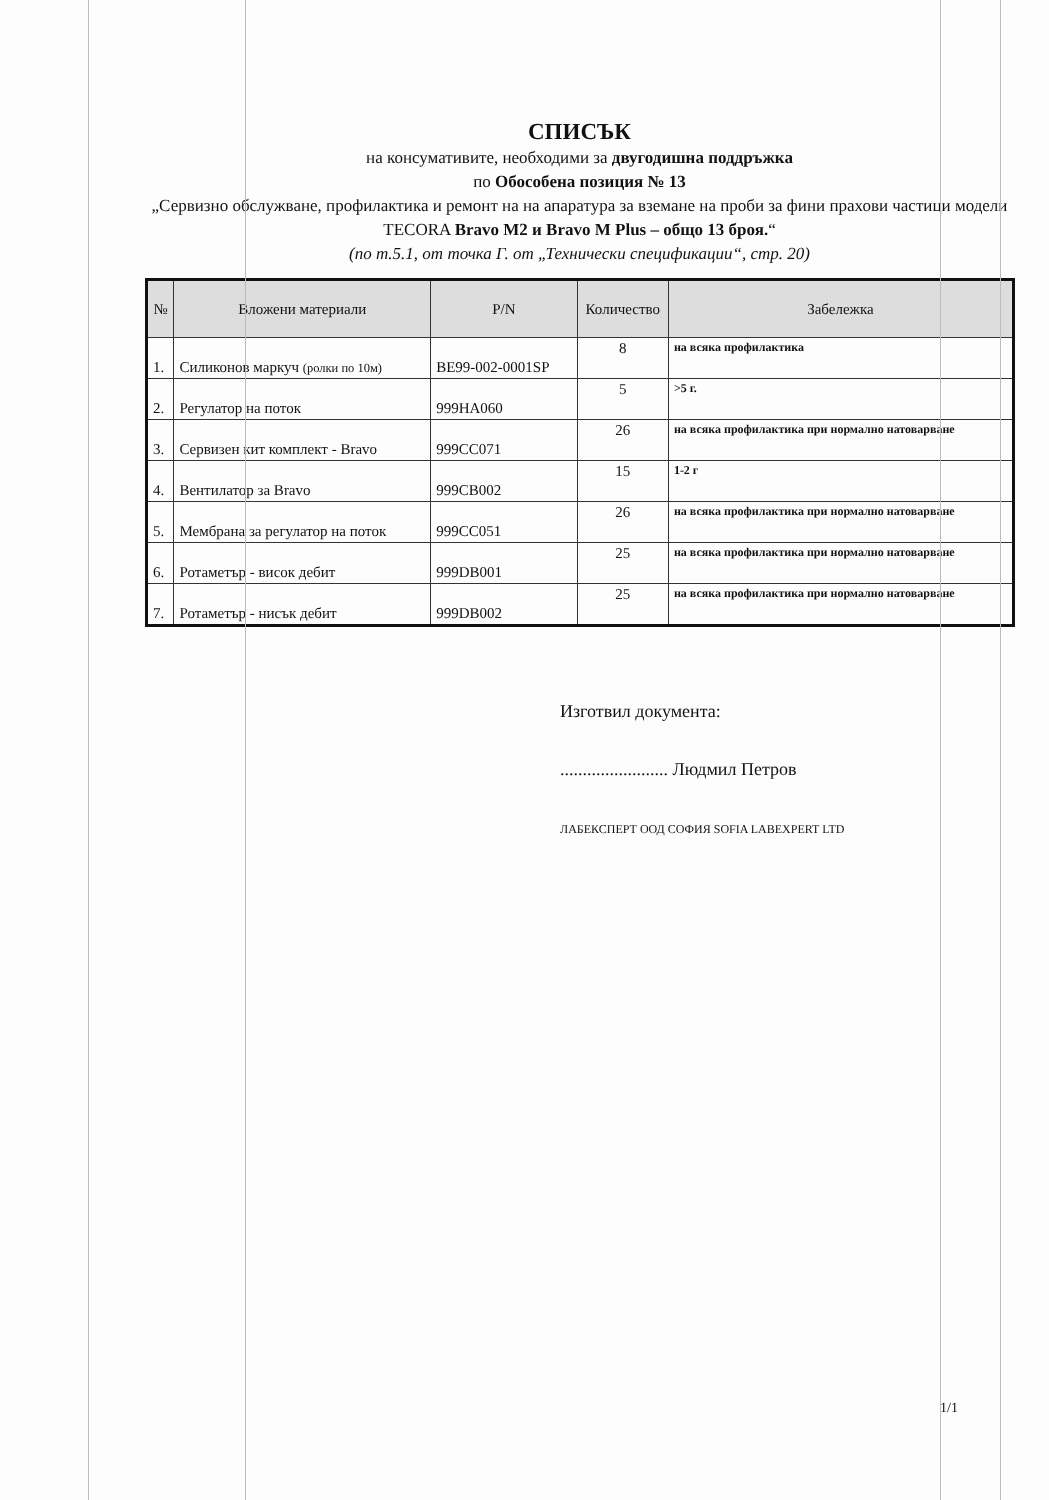СПИСЪК
на консумативите, необходими за двугодишна поддръжка
по Обособена позиция № 13
„Сервизно обслужване, профилактика и ремонт на на апаратура за вземане на проби за фини прахови частици модели TECORA Bravo M2 и Bravo M Plus – общо 13 броя.“
(по т.5.1, от точка Г. от „Технически спецификации“, стр. 20)
| № | Вложени материали | P/N | Количество | Забележка |
| --- | --- | --- | --- | --- |
| 1. | Силиконов маркуч (ролки по 10м) | BE99-002-0001SP | 8 | на всяка профилактика |
| 2. | Регулатор на поток | 999HA060 | 5 | >5 г. |
| 3. | Сервизен кит комплект - Bravo | 999CC071 | 26 | на всяка профилактика при нормално натоварване |
| 4. | Вентилатор за Bravo | 999CB002 | 15 | 1-2 г |
| 5. | Мембрана за регулатор на поток | 999CC051 | 26 | на всяка профилактика при нормално натоварване |
| 6. | Ротаметър - висок дебит | 999DB001 | 25 | на всяка профилактика при нормално натоварване |
| 7. | Ротаметър - нисък дебит | 999DB002 | 25 | на всяка профилактика при нормално натоварване |
Изготвил документа:
........................ Людмил Петров
ЛАБЕКСПЕРТ ООД СОФИЯ SOFIA LABEXPERT LTD
1/1